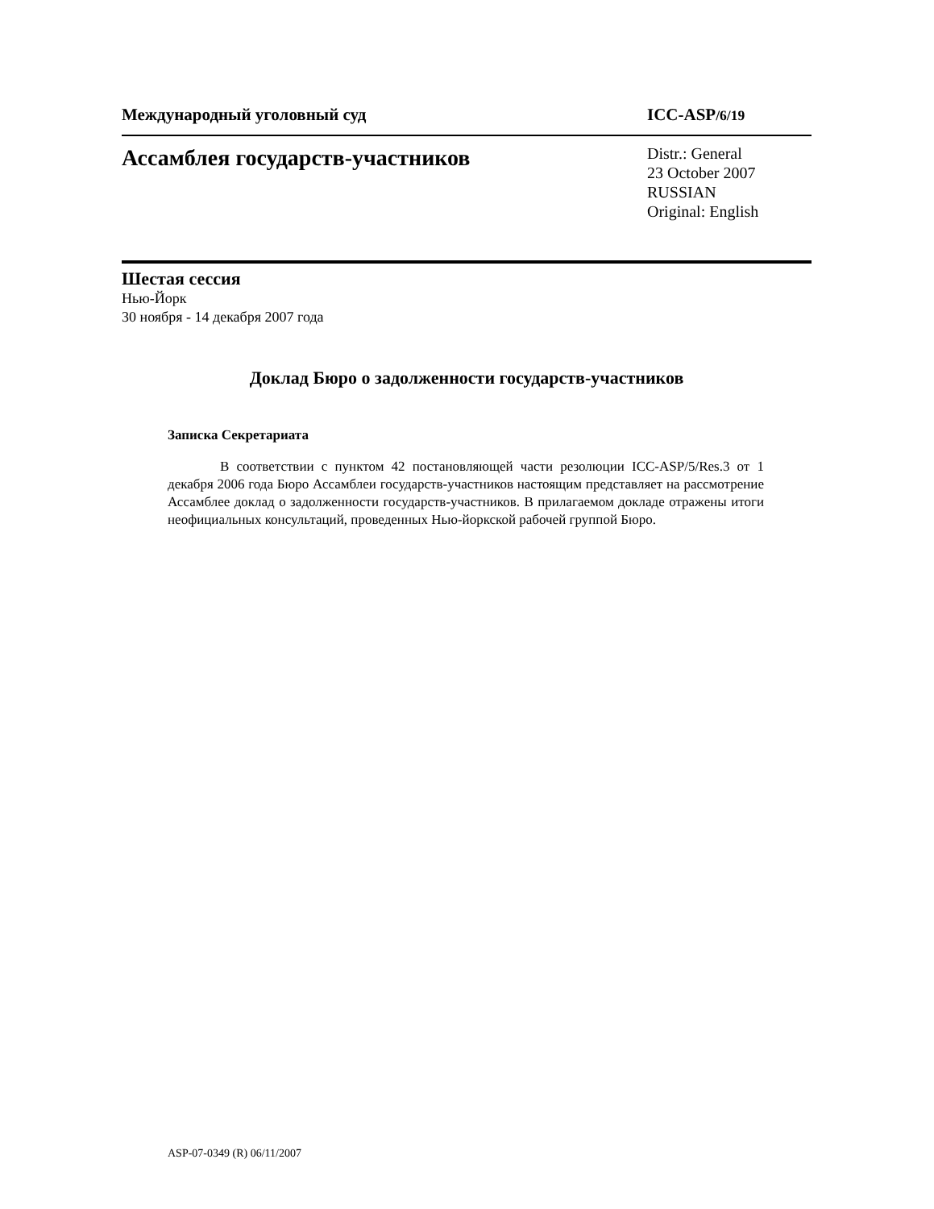Международный уголовный суд ICC-ASP/6/19
Ассамблея государств-участников
Distr.: General
23 October 2007
RUSSIAN
Original: English
Шестая сессия
Нью-Йорк
30 ноября - 14 декабря 2007 года
Доклад Бюро о задолженности государств-участников
Записка Секретариата
В соответствии с пунктом 42 постановляющей части резолюции ICC-ASP/5/Res.3 от 1 декабря 2006 года Бюро Ассамблеи государств-участников настоящим представляет на рассмотрение Ассамблее доклад о задолженности государств-участников. В прилагаемом докладе отражены итоги неофициальных консультаций, проведенных Нью-йоркской рабочей группой Бюро.
ASP-07-0349 (R) 06/11/2007